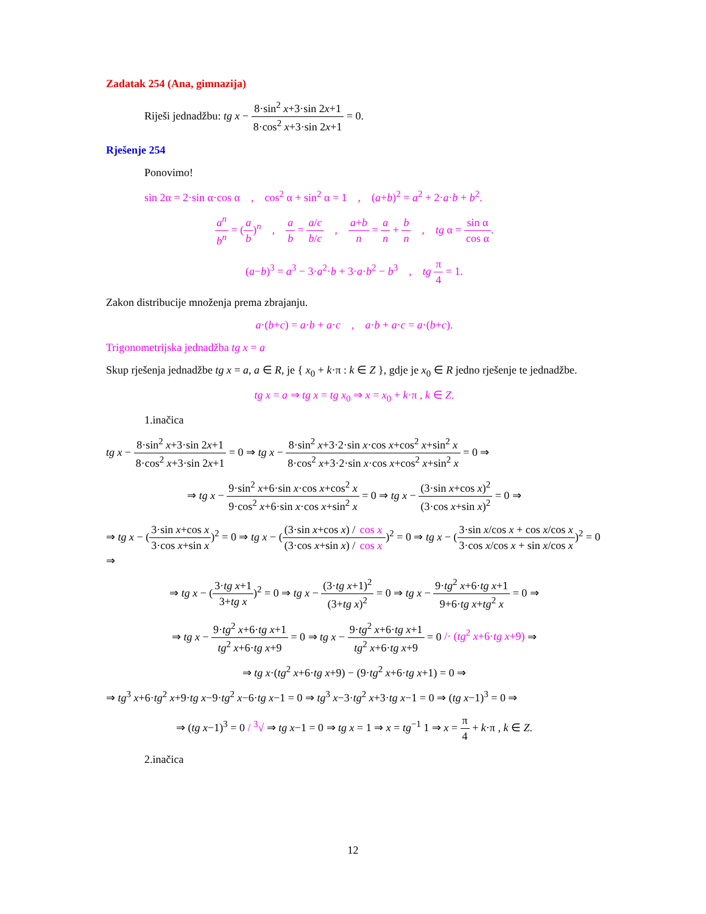Zadatak 254 (Ana, gimnazija)
Riješi jednadžbu: tg x − 8·sin<sup>2</sup> x+3·sin 2x+1 8·cos<sup>2</sup> x+3·sin 2x+1 = 0.
Rješenje 254
Ponovimo!
sin 2α = 2·sin α·cos α , cos<sup>2</sup> α + sin<sup>2</sup> α = 1 , (a+b)<sup>2</sup> = a<sup>2</sup> + 2·a·b + b<sup>2</sup>.
a<sup>n</sup> b<sup>n</sup> = (a b)<sup>n</sup> , a b = a/c b/c , a+b n = a n + b n , tg α = sin α cos α.
(a−b)<sup>3</sup> = a<sup>3</sup> − 3·a<sup>2</sup>·b + 3·a·b<sup>2</sup> − b<sup>3</sup> , tg π 4 = 1.
Zakon distribucije množenja prema zbrajanju.
a·(b+c) = a·b + a·c , a·b + a·c = a·(b+c).
Trigonometrijska jednadžba tg x = a
Skup rješenja jednadžbe tg x = a, a ∈ R, je { x<sub>0</sub> + k·π : k ∈ Z }, gdje je x<sub>0</sub> ∈ R jedno rješenje te jednadžbe.
tg x = a ⇒ tg x = tg x<sub>0</sub> ⇒ x = x<sub>0</sub> + k·π , k ∈ Z.
1.inačica
tg x − 8·sin<sup>2</sup> x+3·sin 2x+1 8·cos<sup>2</sup> x+3·sin 2x+1 = 0 ⇒ tg x − 8·sin<sup>2</sup> x+3·2·sin x·cos x+cos<sup>2</sup> x+sin<sup>2</sup> x 8·cos<sup>2</sup> x+3·2·sin x·cos x+cos<sup>2</sup> x+sin<sup>2</sup> x = 0 ⇒
⇒ tg x − 9·sin<sup>2</sup> x+6·sin x·cos x+cos<sup>2</sup> x 9·cos<sup>2</sup> x+6·sin x·cos x+sin<sup>2</sup> x = 0 ⇒ tg x − (3·sin x+cos x)<sup>2</sup> (3·cos x+sin x)<sup>2</sup> = 0 ⇒
⇒ tg x − (3·sin x+cos x 3·cos x+sin x)<sup>2</sup> = 0 ⇒ tg x − ((3·sin x+cos x) / cos x (3·cos x+sin x) / cos x)<sup>2</sup> = 0 ⇒ tg x − (3·sin x/cos x + cos x/cos x 3·cos x/cos x + sin x/cos x)<sup>2</sup> = 0 ⇒
⇒ tg x − (3·tg x+1 3+tg x)<sup>2</sup> = 0 ⇒ tg x − (3·tg x+1)<sup>2</sup> (3+tg x)<sup>2</sup> = 0 ⇒ tg x − 9·tg<sup>2</sup> x+6·tg x+1 9+6·tg x+tg<sup>2</sup> x = 0 ⇒
⇒ tg x − 9·tg<sup>2</sup> x+6·tg x+1 tg<sup>2</sup> x+6·tg x+9 = 0 ⇒ tg x − 9·tg<sup>2</sup> x+6·tg x+1 tg<sup>2</sup> x+6·tg x+9 = 0 /· (tg<sup>2</sup> x+6·tg x+9) ⇒
⇒ tg x·(tg<sup>2</sup> x+6·tg x+9) − (9·tg<sup>2</sup> x+6·tg x+1) = 0 ⇒
⇒ tg<sup>3</sup> x+6·tg<sup>2</sup> x+9·tg x−9·tg<sup>2</sup> x−6·tg x−1 = 0 ⇒ tg<sup>3</sup> x−3·tg<sup>2</sup> x+3·tg x−1 = 0 ⇒ (tg x−1)<sup>3</sup> = 0 ⇒
⇒ (tg x−1)<sup>3</sup> = 0 / <sup>3</sup>√ ⇒ tg x−1 = 0 ⇒ tg x = 1 ⇒ x = tg<sup>−1</sup> 1 ⇒ x = π 4 + k·π , k ∈ Z.
2.inačica
12